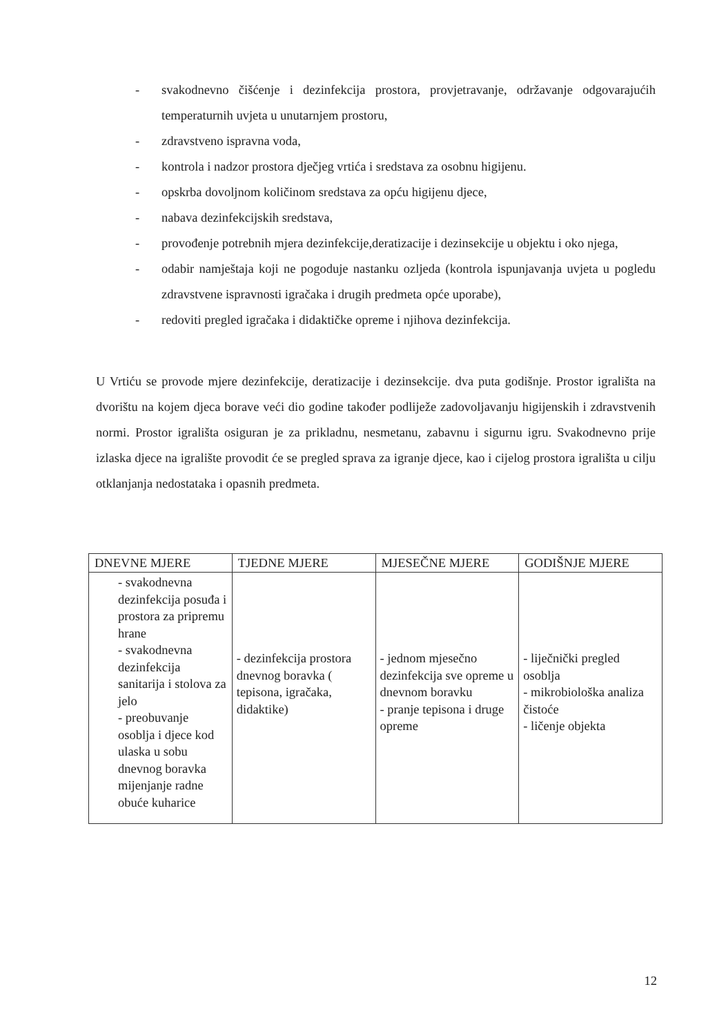- svakodnevno čišćenje i dezinfekcija prostora, provjetravanje, održavanje odgovarajućih temperaturnih uvjeta u unutarnjem prostoru,
- zdravstveno ispravna voda,
- kontrola i nadzor prostora dječjeg vrtića i sredstava za osobnu higijenu.
- opskrba dovoljnom količinom sredstava za opću higijenu djece,
- nabava dezinfekcijskih sredstava,
- provođenje potrebnih mjera dezinfekcije,deratizacije i dezinsekcije u objektu i oko njega,
- odabir namještaja koji ne pogoduje nastanku ozljeda (kontrola ispunjavanja uvjeta u pogledu zdravstvene ispravnosti igračaka i drugih predmeta opće uporabe),
- redoviti pregled igračaka i didaktičke opreme i njihova dezinfekcija.
U Vrtiću se provode mjere dezinfekcije, deratizacije i dezinsekcije. dva puta godišnje. Prostor igrališta na dvorištu na kojem djeca borave veći dio godine također podliježe zadovoljavanju higijenskih i zdravstvenih normi. Prostor igrališta osiguran je za prikladnu, nesmetanu, zabavnu i sigurnu igru. Svakodnevno prije izlaska djece na igralište provodit će se pregled sprava za igranje djece, kao i cijelog prostora igrališta u cilju otklanjanja nedostataka i opasnih predmeta.
| DNEVNE MJERE | TJEDNE MJERE | MJESEČNE MJERE | GODIŠNJE MJERE |
| --- | --- | --- | --- |
| - svakodnevna dezinfekcija posuđa i prostora za pripremu hrane - svakodnevna dezinfekcija sanitarija i stolova za jelo - preobuvanje osoblja i djece kod ulaska u sobu dnevnog boravka mijenjanje radne obuće kuharice | - dezinfekcija prostora dnevnog boravka ( tepisona, igračaka, didaktike) | - jednom mjesečno dezinfekcija sve opreme u dnevnom boravku - pranje tepisona i druge opreme | - liječnički pregled osoblja - mikrobiološka analiza čistoće - ličenje objekta |
12